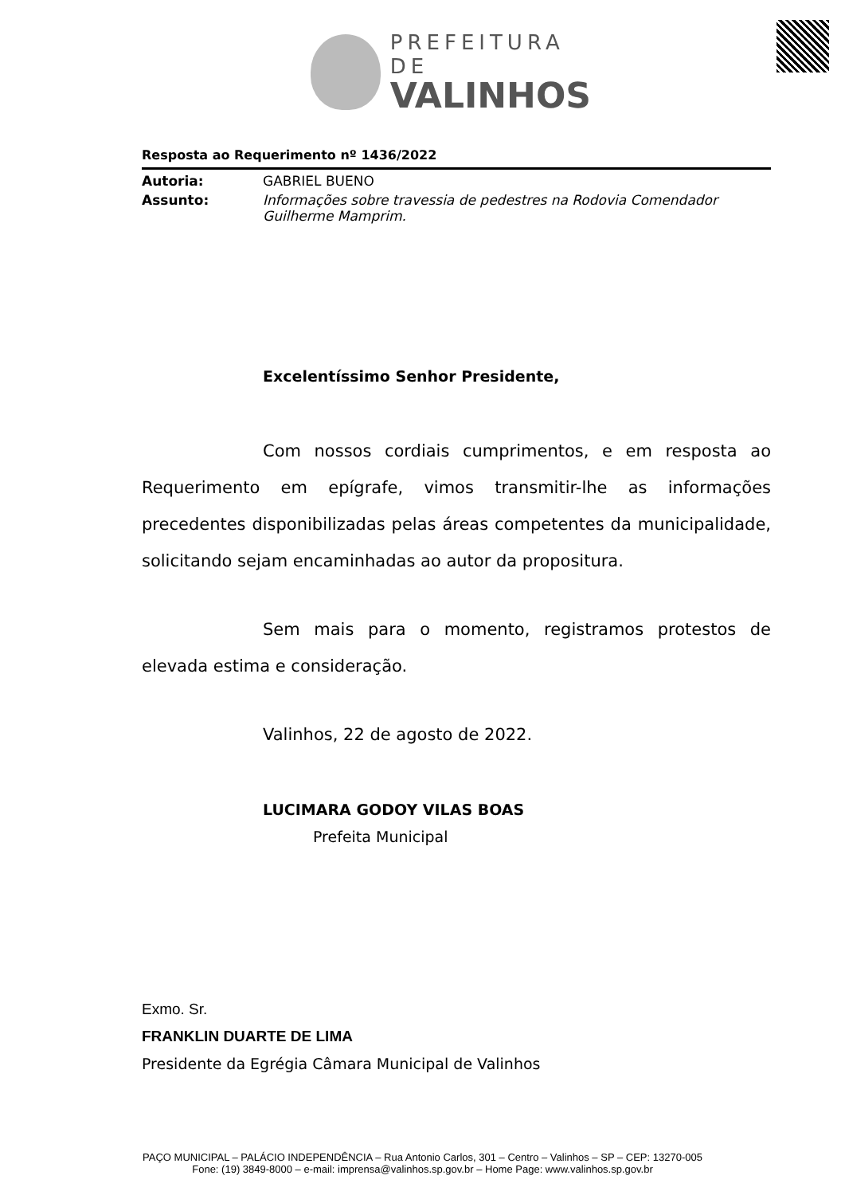PREFEITURA DE
VALINHOS
Resposta ao Requerimento nº 1436/2022
Autoria: GABRIEL BUENO
Assunto: Informações sobre travessia de pedestres na Rodovia Comendador Guilherme Mamprim.
Excelentíssimo Senhor Presidente,
Com nossos cordiais cumprimentos, e em resposta ao Requerimento em epígrafe, vimos transmitir-lhe as informações precedentes disponibilizadas pelas áreas competentes da municipalidade, solicitando sejam encaminhadas ao autor da propositura.
Sem mais para o momento, registramos protestos de elevada estima e consideração.
Valinhos, 22 de agosto de 2022.
LUCIMARA GODOY VILAS BOAS
Prefeita Municipal
Exmo. Sr.
FRANKLIN DUARTE DE LIMA
Presidente da Egrégia Câmara Municipal de Valinhos
PAÇO MUNICIPAL – PALÁCIO INDEPENDÊNCIA – Rua Antonio Carlos, 301 – Centro – Valinhos – SP – CEP: 13270-005
Fone: (19) 3849-8000 – e-mail: imprensa@valinhos.sp.gov.br – Home Page: www.valinhos.sp.gov.br